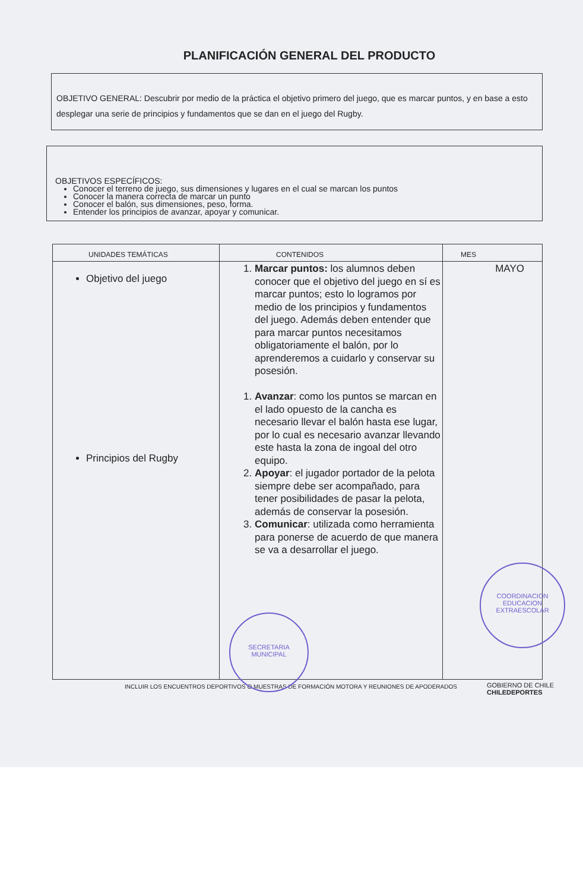PLANIFICACIÓN GENERAL DEL PRODUCTO
OBJETIVO GENERAL: Descubrir por medio de la práctica el objetivo primero del juego, que es marcar puntos, y en base a esto desplegar una serie de principios y fundamentos que se dan en el juego del Rugby.
OBJETIVOS ESPECÍFICOS:
Conocer el terreno de juego, sus dimensiones y lugares en el cual se marcan los puntos
Conocer la manera correcta de marcar un punto
Conocer el balón, sus dimensiones, peso, forma.
Entender los principios de avanzar, apoyar y comunicar.
| UNIDADES TEMÁTICAS | CONTENIDOS | MES |
| --- | --- | --- |
| Objetivo del juego Principios del Rugby | 1. Marcar puntos: los alumnos deben conocer que el objetivo del juego en sí es marcar puntos; esto lo logramos por medio de los principios y fundamentos del juego. Además deben entender que para marcar puntos necesitamos obligatoriamente el balón, por lo aprenderemos a cuidarlo y conservar su posesión. 1. Avanzar : como los puntos se marcan en el lado opuesto de la cancha es necesario llevar el balón hasta ese lugar, por lo cual es necesario avanzar llevando este hasta la zona de ingoal del otro equipo. 2. Apoyar : el jugador portador de la pelota siempre debe ser acompañado, para tener posibilidades de pasar la pelota, además de conservar la posesión. 3. Comunicar : utilizada como herramienta para ponerse de acuerdo de que manera se va a desarrollar el juego. | MAYO |
INCLUIR LOS ENCUENTROS DEPORTIVOS O MUESTRAS DE FORMACIÓN MOTORA Y REUNIONES DE APODERADOS
GOBIERNO DE CHILE
CHILEDEPORTES
SECRETARIA
MUNICIPAL
COORDINACION
EDUCACION
EXTRAESCOLAR